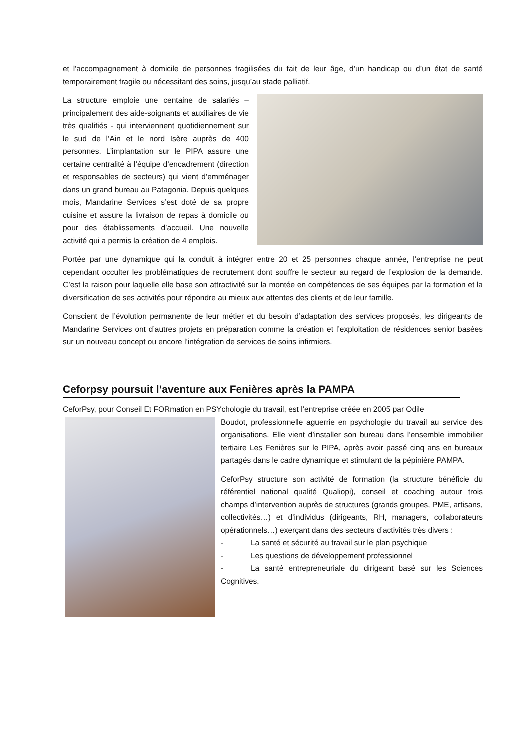et l'accompagnement à domicile de personnes fragilisées du fait de leur âge, d’un handicap ou d’un état de santé temporairement fragile ou nécessitant des soins, jusqu’au stade palliatif.
La structure emploie une centaine de salariés – principalement des aide-soignants et auxiliaires de vie très qualifiés - qui interviennent quotidiennement sur le sud de l’Ain et le nord Isère auprès de 400 personnes. L’implantation sur le PIPA assure une certaine centralité à l’équipe d’encadrement (direction et responsables de secteurs) qui vient d’emménager dans un grand bureau au Patagonia. Depuis quelques mois, Mandarine Services s’est doté de sa propre cuisine et assure la livraison de repas à domicile ou pour des établissements d’accueil. Une nouvelle activité qui a permis la création de 4 emplois.
Portée par une dynamique qui la conduit à intégrer entre 20 et 25 personnes chaque année, l’entreprise ne peut cependant occulter les problématiques de recrutement dont souffre le secteur au regard de l’explosion de la demande. C’est la raison pour laquelle elle base son attractivité sur la montée en compétences de ses équipes par la formation et la diversification de ses activités pour répondre au mieux aux attentes des clients et de leur famille.
Conscient de l’évolution permanente de leur métier et du besoin d’adaptation des services proposés, les dirigeants de Mandarine Services ont d’autres projets en préparation comme la création et l’exploitation de résidences senior basées sur un nouveau concept ou encore l’intégration de services de soins infirmiers.
Ceforpsy poursuit l’aventure aux Fenières après la PAMPA
CeforPsy, pour Conseil Et FORmation en PSYchologie du travail, est l’entreprise créée en 2005 par Odile
Boudot, professionnelle aguerrie en psychologie du travail au service des organisations. Elle vient d’installer son bureau dans l’ensemble immobilier tertiaire Les Fenières sur le PIPA, après avoir passé cinq ans en bureaux partagés dans le cadre dynamique et stimulant de la pépinière PAMPA.
CeforPsy structure son activité de formation (la structure bénéficie du référentiel national qualité Qualiopi), conseil et coaching autour trois champs d’intervention auprès de structures (grands groupes, PME, artisans, collectivités…) et d’individus (dirigeants, RH, managers, collaborateurs opérationnels…) exerçant dans des secteurs d’activités très divers :
- La santé et sécurité au travail sur le plan psychique
- Les questions de développement professionnel
- La santé entrepreneuriale du dirigeant basé sur les Sciences Cognitives.